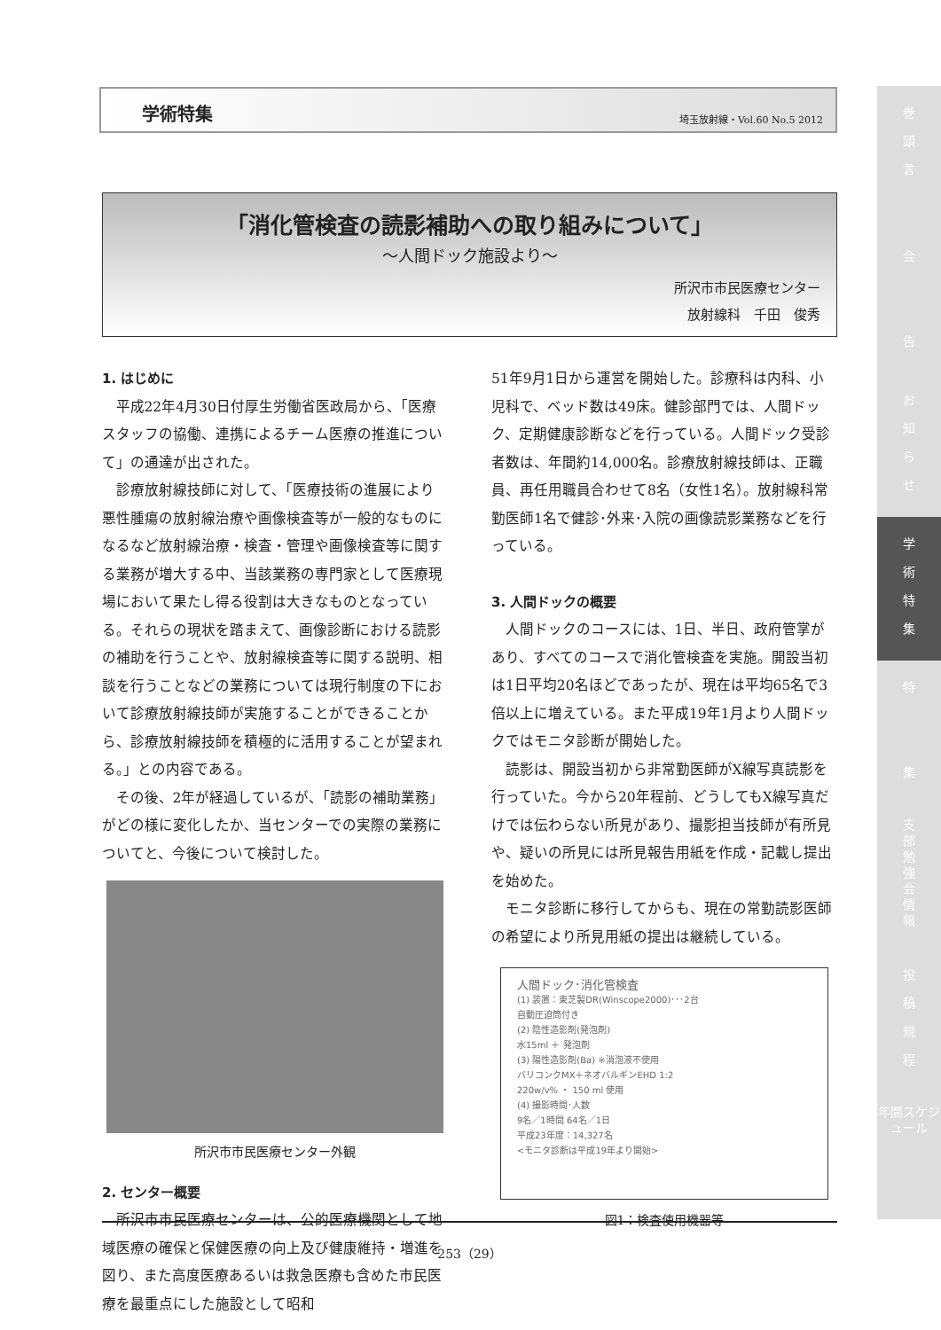学術特集 埼玉放射線・Vol.60 No.5 2012
「消化管検査の読影補助への取り組みについて」
～人間ドック施設より～
所沢市市民医療センター
放射線科　千田　俊秀
1. はじめに
平成22年4月30日付厚生労働省医政局から、「医療スタッフの協働、連携によるチーム医療の推進について」の通達が出された。
診療放射線技師に対して、「医療技術の進展により悪性腫瘍の放射線治療や画像検査等が一般的なものになるなど放射線治療・検査・管理や画像検査等に関する業務が増大する中、当該業務の専門家として医療現場において果たし得る役割は大きなものとなっている。それらの現状を踏まえて、画像診断における読影の補助を行うことや、放射線検査等に関する説明、相談を行うことなどの業務については現行制度の下において診療放射線技師が実施することができることから、診療放射線技師を積極的に活用することが望まれる。」との内容である。
その後、2年が経過しているが、「読影の補助業務」がどの様に変化したか、当センターでの実際の業務についてと、今後について検討した。
所沢市市民医療センター外観
2. センター概要
所沢市市民医療センターは、公的医療機関として地域医療の確保と保健医療の向上及び健康維持・増進を図り、また高度医療あるいは救急医療も含めた市民医療を最重点にした施設として昭和
51年9月1日から運営を開始した。診療科は内科、小児科で、ベッド数は49床。健診部門では、人間ドック、定期健康診断などを行っている。人間ドック受診者数は、年間約14,000名。診療放射線技師は、正職員、再任用職員合わせて8名（女性1名）。放射線科常勤医師1名で健診･外来･入院の画像読影業務などを行っている。
3. 人間ドックの概要
人間ドックのコースには、1日、半日、政府管掌があり、すべてのコースで消化管検査を実施。開設当初は1日平均20名ほどであったが、現在は平均65名で3倍以上に増えている。また平成19年1月より人間ドックではモニタ診断が開始した。
読影は、開設当初から非常勤医師がX線写真読影を行っていた。今から20年程前、どうしてもX線写真だけでは伝わらない所見があり、撮影担当技師が有所見や、疑いの所見には所見報告用紙を作成・記載し提出を始めた。
モニタ診断に移行してからも、現在の常勤読影医師の希望により所見用紙の提出は継続している。
人間ドック･消化管検査
(1) 装置：東芝製DR(Winscope2000)･･･2台
自動圧迫筒付き
(2) 陰性造影剤(発泡剤)
水15ml ＋ 発泡剤
(3) 陽性造影剤(Ba) ※消泡液不使用
バリコンクMX＋ネオバルギンEHD 1:2
220w/v% ・ 150 ml 使用
(4) 撮影時間･人数
9名／1時間 64名／1日
平成23年度：14,327名
<モニタ診断は平成19年より開始>
図1：検査使用機器等
253（29）
巻
頭
言
会
告
お
知
ら
せ
学
術
特
集
特
集
支
部
勉
強
会
情
報
投
稿
規
程
年間スケジュール